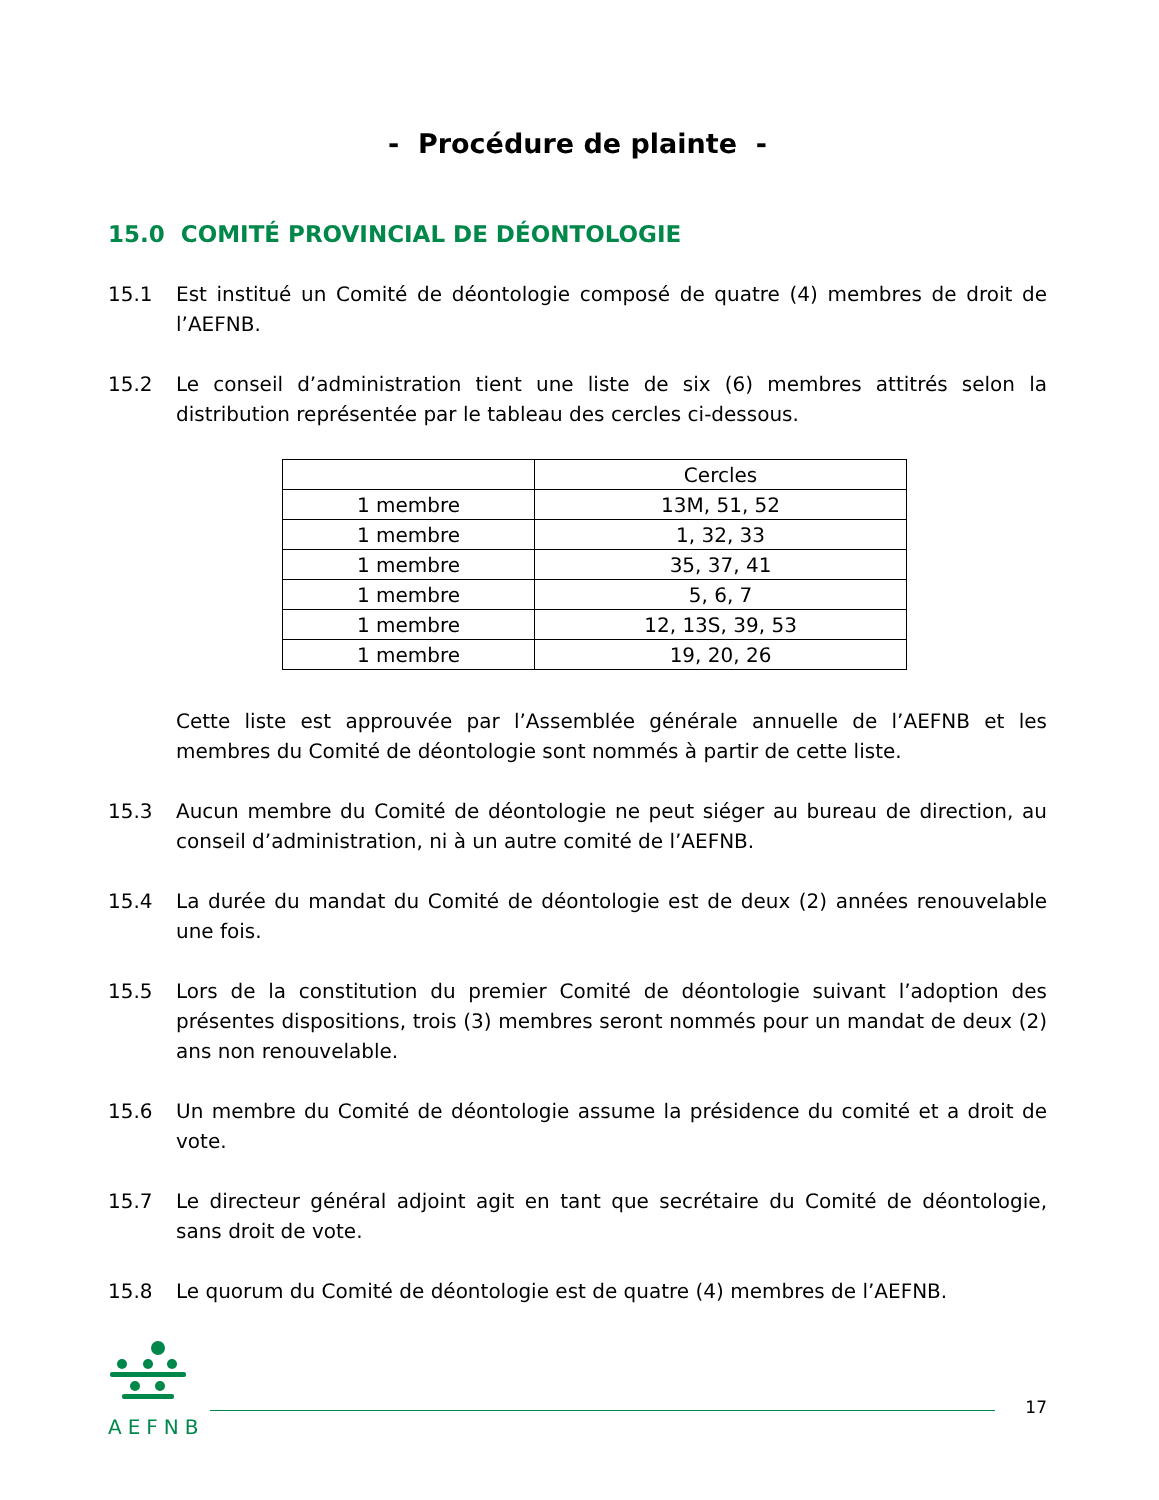- Procédure de plainte -
15.0 COMITÉ PROVINCIAL DE DÉONTOLOGIE
15.1 Est institué un Comité de déontologie composé de quatre (4) membres de droit de l’AEFNB.
15.2 Le conseil d’administration tient une liste de six (6) membres attitrés selon la distribution représentée par le tableau des cercles ci-dessous.
| | Cercles |
| --- | --- |
| 1 membre | 13M, 51, 52 |
| 1 membre | 1, 32, 33 |
| 1 membre | 35, 37, 41 |
| 1 membre | 5, 6, 7 |
| 1 membre | 12, 13S, 39, 53 |
| 1 membre | 19, 20, 26 |
Cette liste est approuvée par l’Assemblée générale annuelle de l’AEFNB et les membres du Comité de déontologie sont nommés à partir de cette liste.
15.3 Aucun membre du Comité de déontologie ne peut siéger au bureau de direction, au conseil d’administration, ni à un autre comité de l’AEFNB.
15.4 La durée du mandat du Comité de déontologie est de deux (2) années renouvelable une fois.
15.5 Lors de la constitution du premier Comité de déontologie suivant l’adoption des présentes dispositions, trois (3) membres seront nommés pour un mandat de deux (2) ans non renouvelable.
15.6 Un membre du Comité de déontologie assume la présidence du comité et a droit de vote.
15.7 Le directeur général adjoint agit en tant que secrétaire du Comité de déontologie, sans droit de vote.
15.8 Le quorum du Comité de déontologie est de quatre (4) membres de l’AEFNB.
AEFNB
17